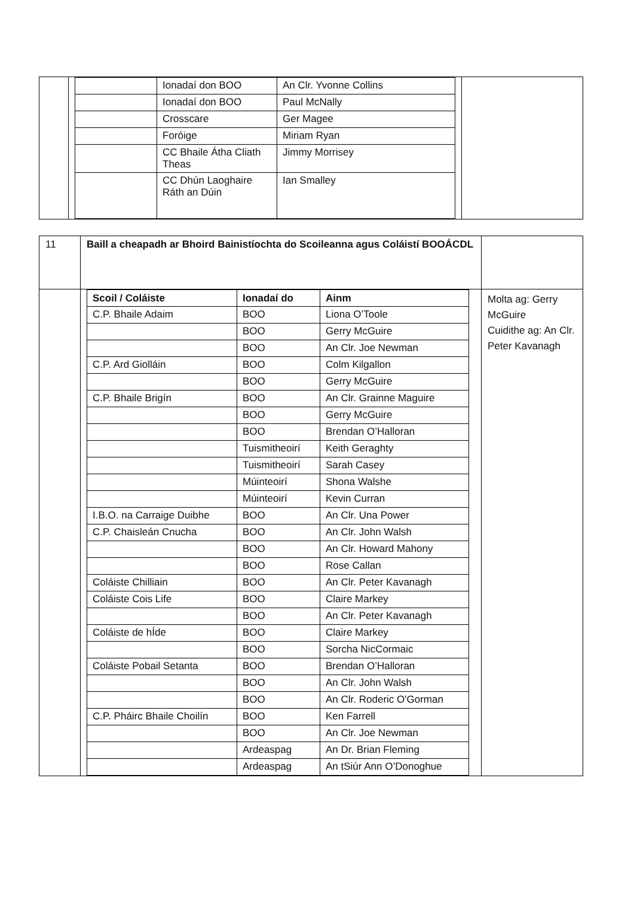| | / / Ionadaí don BOO / An Clr. Yvonne Collins / / / Ionadaí don BOO / Paul McNally / / / Crosscare / Ger Magee / / / Foróige / Miriam Ryan / / / CC Bhaile Átha Cliath Theas / Jimmy Morrisey / / / CC Dhún Laoghaire Ráth an Dúin / Ian Smalley / | |
| 11 | Baill a cheapadh ar Bhoird Bainistíochta do Scoileanna agus Coláistí BOOÁCDL | |
| | / Scoil / Coláiste / Ionadaí do / Ainm / / --- / --- / --- / / C.P. Bhaile Adaim / BOO / Liona O’Toole / / / BOO / Gerry McGuire / / / BOO / An Clr. Joe Newman / / C.P. Ard Giolláin / BOO / Colm Kilgallon / / / BOO / Gerry McGuire / / C.P. Bhaile Brigín / BOO / An Clr. Grainne Maguire / / / BOO / Gerry McGuire / / / BOO / Brendan O’Halloran / / / Tuismitheoirí / Keith Geraghty / / / Tuismitheoirí / Sarah Casey / / / Múinteoirí / Shona Walshe / / / Múinteoirí / Kevin Curran / / I.B.O. na Carraige Duibhe / BOO / An Clr. Una Power / / C.P. Chaisleán Cnucha / BOO / An Clr. John Walsh / / / BOO / An Clr. Howard Mahony / / / BOO / Rose Callan / / Coláiste Chilliain / BOO / An Clr. Peter Kavanagh / / Coláiste Cois Life / BOO / Claire Markey / / / BOO / An Clr. Peter Kavanagh / / Coláiste de hÍde / BOO / Claire Markey / / / BOO / Sorcha NicCormaic / / Coláiste Pobail Setanta / BOO / Brendan O’Halloran / / / BOO / An Clr. John Walsh / / / BOO / An Clr. Roderic O'Gorman / / C.P. Pháirc Bhaile Choilín / BOO / Ken Farrell / / / BOO / An Clr. Joe Newman / / / Ardeaspag / An Dr. Brian Fleming / / / Ardeaspag / An tSiúr Ann O’Donoghue / | Molta ag: Gerry McGuire Cuidithe ag: An Clr. Peter Kavanagh |